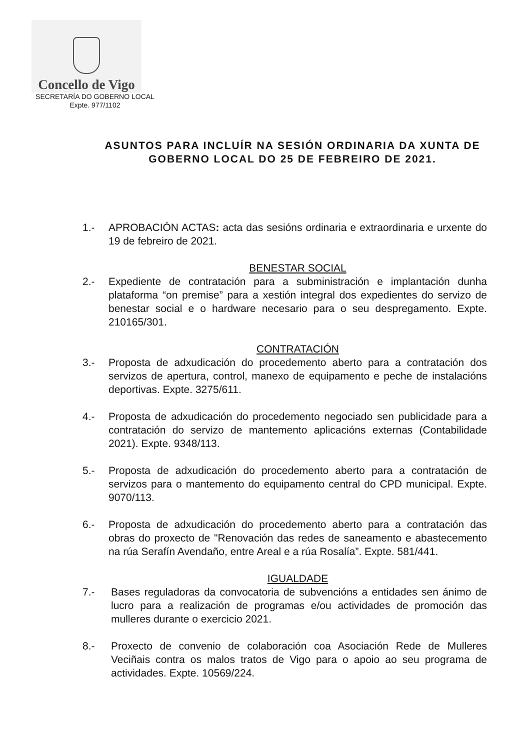Concello de Vigo
SECRETARÍA DO GOBERNO LOCAL
Expte. 977/1102
ASUNTOS PARA INCLUÍR NA SESIÓN ORDINARIA DA XUNTA DE GOBERNO LOCAL DO 25 DE FEBREIRO DE 2021.
1.- APROBACIÓN ACTAS: acta das sesións ordinaria e extraordinaria e urxente do 19 de febreiro de 2021.
BENESTAR SOCIAL
2.- Expediente de contratación para a subministración e implantación dunha plataforma “on premise” para a xestión integral dos expedientes do servizo de benestar social e o hardware necesario para o seu despregamento. Expte. 210165/301.
CONTRATACIÓN
3.- Proposta de adxudicación do procedemento aberto para a contratación dos servizos de apertura, control, manexo de equipamento e peche de instalacións deportivas. Expte. 3275/611.
4.- Proposta de adxudicación do procedemento negociado sen publicidade para a contratación do servizo de mantemento aplicacións externas (Contabilidade 2021). Expte. 9348/113.
5.- Proposta de adxudicación do procedemento aberto para a contratación de servizos para o mantemento do equipamento central do CPD municipal. Expte. 9070/113.
6.- Proposta de adxudicación do procedemento aberto para a contratación das obras do proxecto de "Renovación das redes de saneamento e abastecemento na rúa Serafín Avendaño, entre Areal e a rúa Rosalía”. Expte. 581/441.
IGUALDADE
7.- Bases reguladoras da convocatoria de subvencións a entidades sen ánimo de lucro para a realización de programas e/ou actividades de promoción das mulleres durante o exercicio 2021.
8.- Proxecto de convenio de colaboración coa Asociación Rede de Mulleres Veciñais contra os malos tratos de Vigo para o apoio ao seu programa de actividades. Expte. 10569/224.